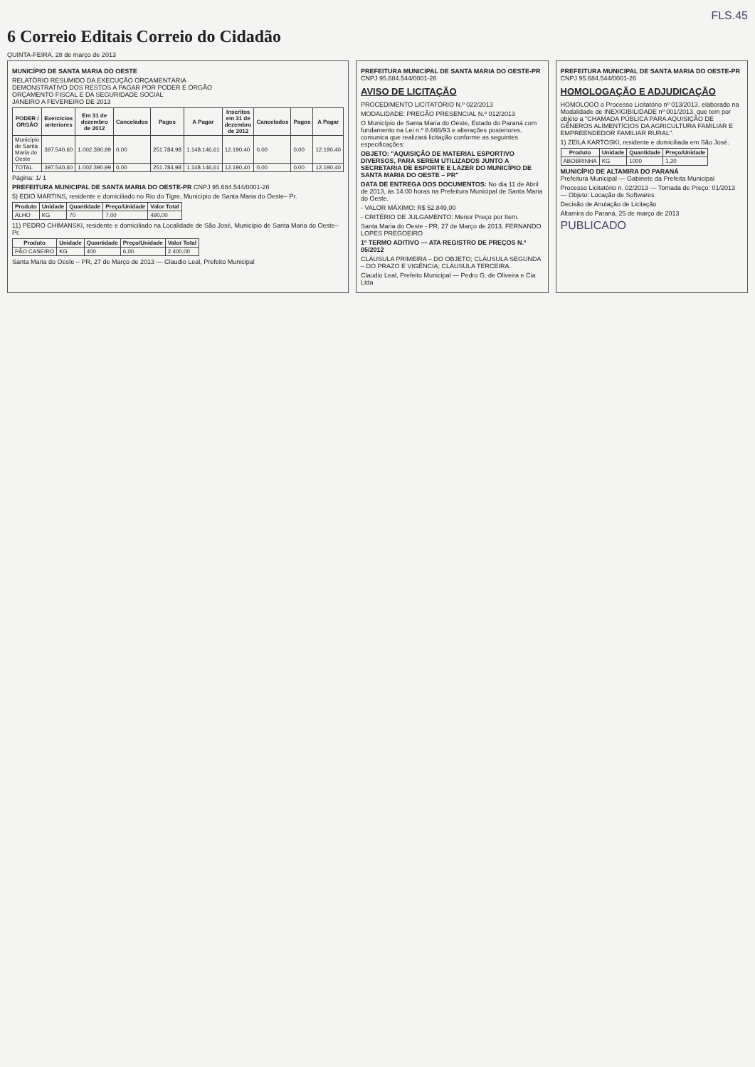FLS.45
6 Correio Editais Correio do Cidadão
QUINTA-FEIRA, 28 de março de 2013
MUNICÍPIO DE SANTA MARIA DO OESTE
RELATÓRIO RESUMIDO DA EXECUÇÃO ORÇAMENTÁRIA
DEMONSTRATIVO DOS RESTOS A PAGAR POR PODER E ÓRGÃO
ORÇAMENTO FISCAL E DA SEGURIDADE SOCIAL
JANEIRO A FEVEREIRO DE 2013
| PODER / ÓRGÃO | Exercícios anteriores | Em 31 de dezembro de 2012 | Cancelados | Pagos | A Pagar | Inscritos em 31 de dezembro de 2012 | Cancelados | Pagos | A Pagar |
| --- | --- | --- | --- | --- | --- | --- | --- | --- | --- |
| Município de Santa Maria do Oeste | 397.540,60 | 1.002.390,99 | 0,00 | 251.784,98 | 1.148.146,61 | 12.190,40 | 0,00 | 0,00 | 12.190,40 |
| TOTAL | 397.540,60 | 1.002.390,99 | 0,00 | 251.784,98 | 1.148.146,61 | 12.190,40 | 0,00 | 0,00 | 12.190,40 |
Página: 1/ 1
PREFEITURA MUNICIPAL DE SANTA MARIA DO OESTE-PR CNPJ 95.684.544/0001-26
5) EDIO MARTINS, residente e domiciliado no Rio do Tigre, Município de Santa Maria do Oeste– Pr.
| Produto | Unidade | Quantidade | Preço/Unidade | Valor Total |
| --- | --- | --- | --- | --- |
| ALHO | KG | 70 | 7,00 | 490,00 |
11) PEDRO CHIMANSKI, residente e domiciliado na Localidade de São José, Município de Santa Maria do Oeste– Pr.
| Produto | Unidade | Quantidade | Preço/Unidade | Valor Total |
| --- | --- | --- | --- | --- |
| PÃO CASEIRO | KG | 400 | 6,00 | 2.400,00 |
Santa Maria do Oeste – PR, 27 de Março de 2013 — Claudio Leal, Prefeito Municipal
PREFEITURA MUNICIPAL DE SANTA MARIA DO OESTE-PR CNPJ 95.684.544/0001-26
AVISO DE LICITAÇÃO
PROCEDIMENTO LICITATÓRIO N.º 022/2013
MODALIDADE: PREGÃO PRESENCIAL N.º 012/2013
O Município de Santa Maria do Oeste, Estado do Paraná com fundamento na Lei n.º 8.666/93 e alterações posteriores, comunica que realizará licitação conforme as seguintes especificações:
OBJETO: "AQUISIÇÃO DE MATERIAL ESPORTIVO DIVERSOS, PARA SEREM UTILIZADOS JUNTO A SECRETARIA DE ESPORTE E LAZER DO MUNICÍPIO DE SANTA MARIA DO OESTE – PR"
DATA DE ENTREGA DOS DOCUMENTOS: No dia 11 de Abril de 2013, às 14:00 horas na Prefeitura Municipal de Santa Maria do Oeste.
- VALOR MÁXIMO: R$ 52.849,00
- CRITÉRIO DE JULGAMENTO: Menor Preço por Item.
Santa Maria do Oeste - PR, 27 de Março de 2013. FERNANDO LOPES PREGOEIRO
1º TERMO ADITIVO — ATA REGISTRO DE PREÇOS N.º 05/2012
CLÁUSULA PRIMEIRA – DO OBJETO; CLÁUSULA SEGUNDA – DO PRAZO E VIGÊNCIA; CLÁUSULA TERCEIRA.
Claudio Leal, Prefeito Municipal — Pedro G. de Oliveira e Cia Ltda
PREFEITURA MUNICIPAL DE SANTA MARIA DO OESTE-PR CNPJ 95.684.544/0001-26
HOMOLOGAÇÃO E ADJUDICAÇÃO
HOMOLOGO o Processo Licitatório nº 013/2013, elaborado na Modalidade de INEXIGIBILIDADE nº 001/2013, que tem por objeto a "CHAMADA PÚBLICA PARA AQUISIÇÃO DE GÊNEROS ALIMENTÍCIOS DA AGRICULTURA FAMILIAR E EMPREENDEDOR FAMILIAR RURAL".
1) ZEILA KARTOSKI, residente e domiciliada em São José.
| Produto | Unidade | Quantidade | Preço/Unidade |
| --- | --- | --- | --- |
| ABOBRINHA | KG | 1000 | 1,20 |
MUNICÍPIO DE ALTAMIRA DO PARANÁ
Prefeitura Municipal — Gabinete da Prefeita Municipal
Processo Licitatório n. 02/2013 — Tomada de Preço: 01/2013 — Objeto: Locação de Softwares
Decisão de Anulação de Licitação
Altamira do Paraná, 25 de março de 2013
PUBLICADO